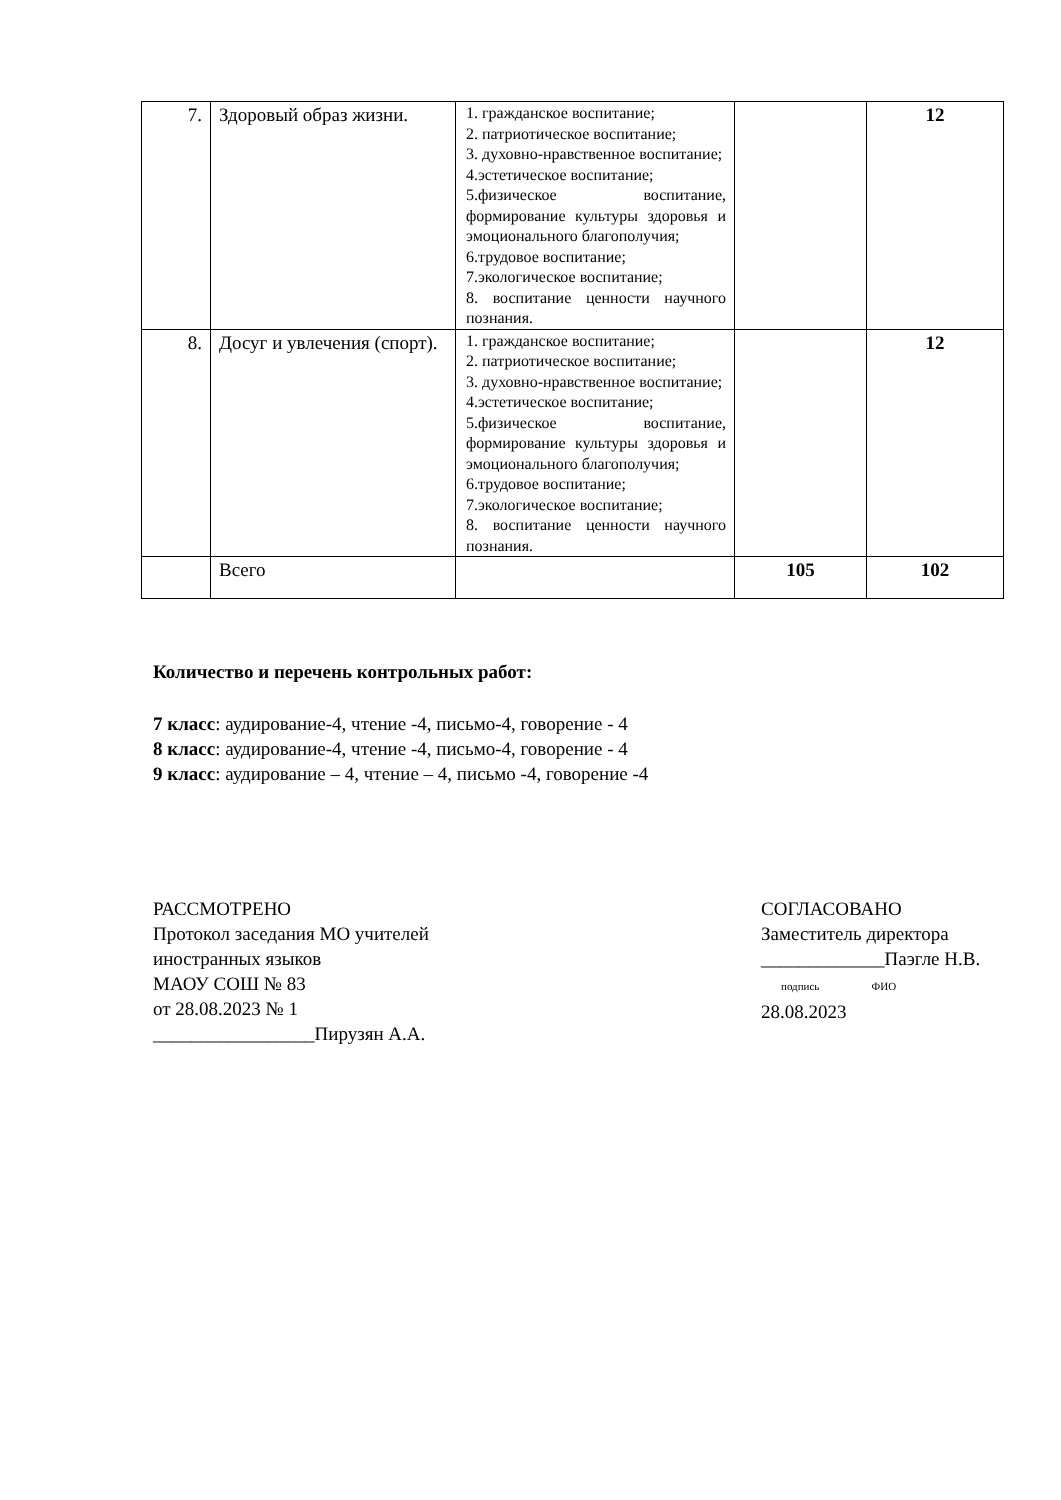| 7. | Здоровый образ жизни. | 1. гражданское воспитание; 2. патриотическое воспитание; 3. духовно-нравственное воспитание; 4.эстетическое воспитание; 5.физическое воспитание, формирование культуры здоровья и эмоционального благополучия; 6.трудовое воспитание; 7.экологическое воспитание; 8. воспитание ценности научного познания. | | 12 |
| 8. | Досуг и увлечения (спорт). | 1. гражданское воспитание; 2. патриотическое воспитание; 3. духовно-нравственное воспитание; 4.эстетическое воспитание; 5.физическое воспитание, формирование культуры здоровья и эмоционального благополучия; 6.трудовое воспитание; 7.экологическое воспитание; 8. воспитание ценности научного познания. | | 12 |
| | Всего | | 105 | 102 |
Количество и перечень контрольных работ:
7 класс: аудирование-4, чтение -4, письмо-4, говорение - 4
8 класс: аудирование-4, чтение -4, письмо-4, говорение - 4
9 класс: аудирование – 4, чтение – 4, письмо -4, говорение -4
РАССМОТРЕНО
Протокол заседания МО учителей
иностранных языков
МАОУ СОШ № 83
от 28.08.2023 № 1
_________________Пирузян А.А.
СОГЛАСОВАНО
Заместитель директора
_____________Паэгле Н.В.
подпись ФИО
28.08.2023